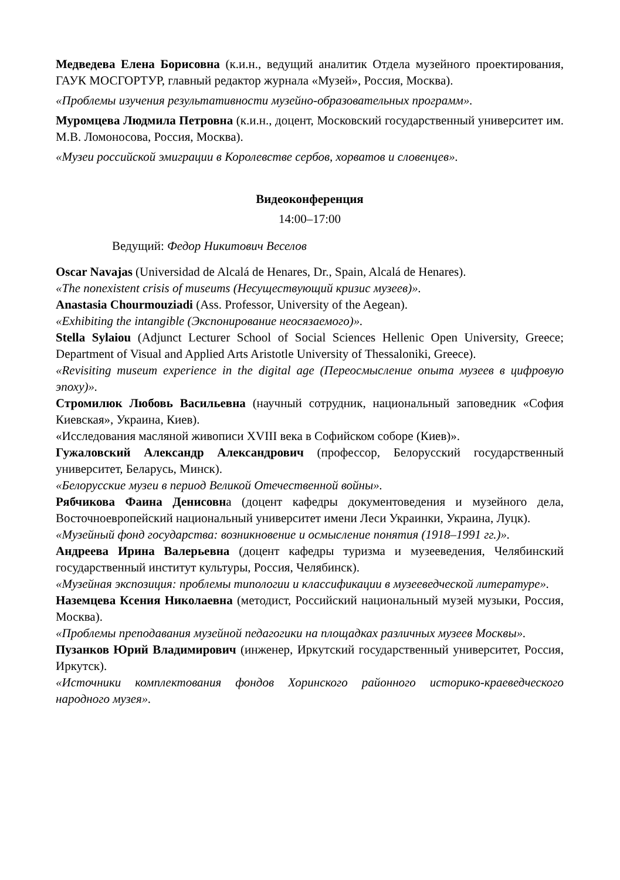Медведева Елена Борисовна (к.и.н., ведущий аналитик Отдела музейного проектирования, ГАУК МОСГОРТУР, главный редактор журнала «Музей», Россия, Москва).
«Проблемы изучения результативности музейно-образовательных программ».
Муромцева Людмила Петровна (к.и.н., доцент, Московский государственный университет им. М.В. Ломоносова, Россия, Москва).
«Музеи российской эмиграции в Королевстве сербов, хорватов и словенцев».
Видеоконференция
14:00–17:00
Ведущий: Федор Никитович Веселов
Oscar Navajas (Universidad de Alcalá de Henares, Dr., Spain, Alcalá de Henares).
«The nonexistent crisis of museums (Несуществующий кризис музеев)».
Anastasia Chourmouziadi (Ass. Professor, University of the Aegean).
«Exhibiting the intangible (Экспонирование неосязаемого)».
Stella Sylaiou (Adjunct Lecturer School of Social Sciences Hellenic Open University, Greece; Department of Visual and Applied Arts Aristotle University of Thessaloniki, Greece).
«Revisiting museum experience in the digital age (Переосмысление опыта музеев в цифровую эпоху)».
Стромилюк Любовь Васильевна (научный сотрудник, национальный заповедник «София Киевская», Украина, Киев).
«Исследования масляной живописи XVIII века в Софийском соборе (Киев)».
Гужаловский Александр Александрович (профессор, Белорусский государственный университет, Беларусь, Минск).
«Белорусские музеи в период Великой Отечественной войны».
Рябчикова Фаина Денисовна (доцент кафедры документоведения и музейного дела, Восточноевропейский национальный университет имени Леси Украинки, Украина, Луцк).
«Музейный фонд государства: возникновение и осмысление понятия (1918–1991 гг.)».
Андреева Ирина Валерьевна (доцент кафедры туризма и музееведения, Челябинский государственный институт культуры, Россия, Челябинск).
«Музейная экспозиция: проблемы типологии и классификации в музееведческой литературе».
Наземцева Ксения Николаевна (методист, Российский национальный музей музыки, Россия, Москва).
«Проблемы преподавания музейной педагогики на площадках различных музеев Москвы».
Пузанков Юрий Владимирович (инженер, Иркутский государственный университет, Россия, Иркутск).
«Источники комплектования фондов Хоринского районного историко-краеведческого народного музея».